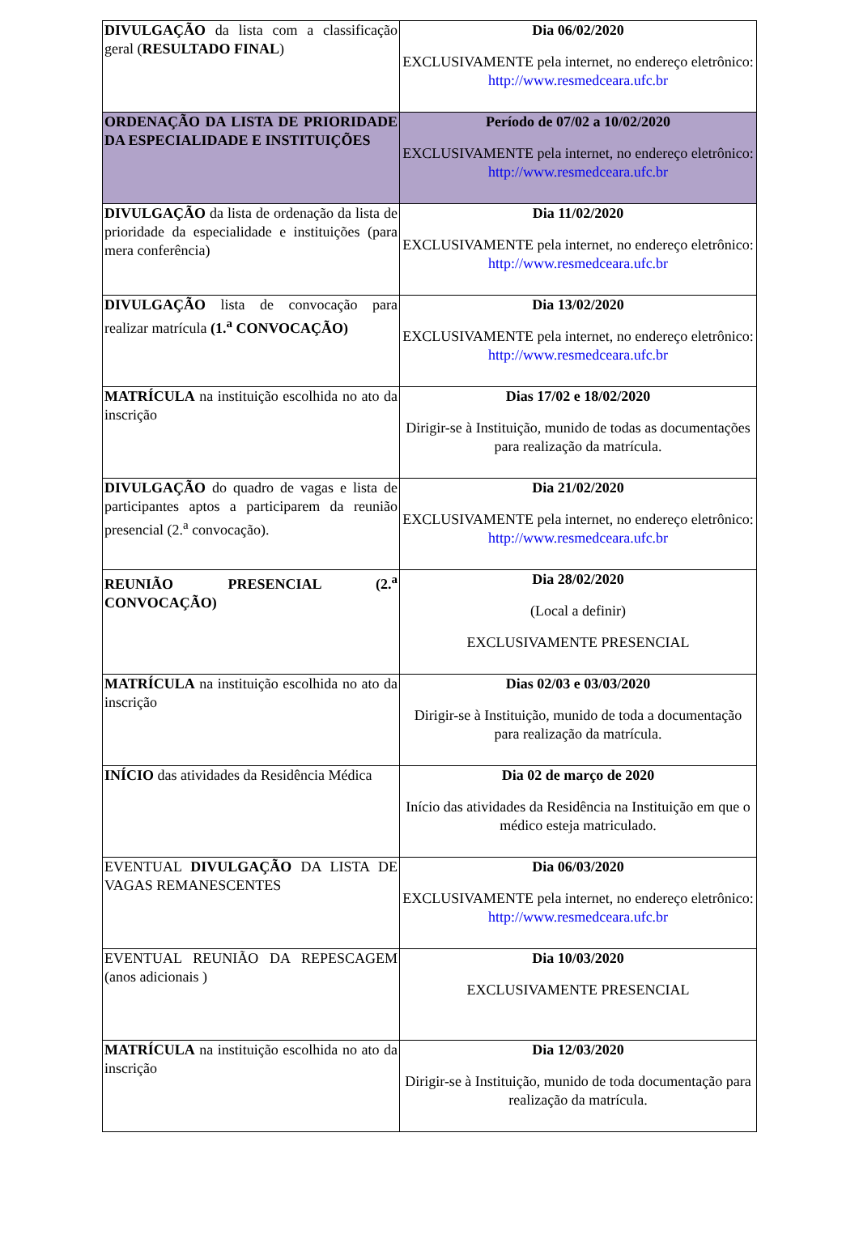| DIVULGAÇÃO da lista com a classificação geral ( RESULTADO FINAL ) | Dia 06/02/2020 EXCLUSIVAMENTE pela internet, no endereço eletrônico: http://www.resmedceara.ufc.br |
| ORDENAÇÃO DA LISTA DE PRIORIDADE DA ESPECIALIDADE E INSTITUIÇÕES | Período de 07/02 a 10/02/2020 EXCLUSIVAMENTE pela internet, no endereço eletrônico: http://www.resmedceara.ufc.br |
| DIVULGAÇÃO da lista de ordenação da lista de prioridade da especialidade e instituições (para mera conferência) | Dia 11/02/2020 EXCLUSIVAMENTE pela internet, no endereço eletrônico: http://www.resmedceara.ufc.br |
| DIVULGAÇÃO lista de convocação para realizar matrícula (1.<sup>a</sup> CONVOCAÇÃO) | Dia 13/02/2020 EXCLUSIVAMENTE pela internet, no endereço eletrônico: http://www.resmedceara.ufc.br |
| MATRÍCULA na instituição escolhida no ato da inscrição | Dias 17/02 e 18/02/2020 Dirigir-se à Instituição, munido de todas as documentações para realização da matrícula. |
| DIVULGAÇÃO do quadro de vagas e lista de participantes aptos a participarem da reunião presencial (2.<sup>a</sup> convocação). | Dia 21/02/2020 EXCLUSIVAMENTE pela internet, no endereço eletrônico: http://www.resmedceara.ufc.br |
| REUNIÃO PRESENCIAL (2.<sup>a</sup> CONVOCAÇÃO) | Dia 28/02/2020 (Local a definir) EXCLUSIVAMENTE PRESENCIAL |
| MATRÍCULA na instituição escolhida no ato da inscrição | Dias 02/03 e 03/03/2020 Dirigir-se à Instituição, munido de toda a documentação para realização da matrícula. |
| INÍCIO das atividades da Residência Médica | Dia 02 de março de 2020 Início das atividades da Residência na Instituição em que o médico esteja matriculado. |
| EVENTUAL DIVULGAÇÃO DA LISTA DE VAGAS REMANESCENTES | Dia 06/03/2020 EXCLUSIVAMENTE pela internet, no endereço eletrônico: http://www.resmedceara.ufc.br |
| EVENTUAL REUNIÃO DA REPESCAGEM (anos adicionais ) | Dia 10/03/2020 EXCLUSIVAMENTE PRESENCIAL |
| MATRÍCULA na instituição escolhida no ato da inscrição | Dia 12/03/2020 Dirigir-se à Instituição, munido de toda documentação para realização da matrícula. |